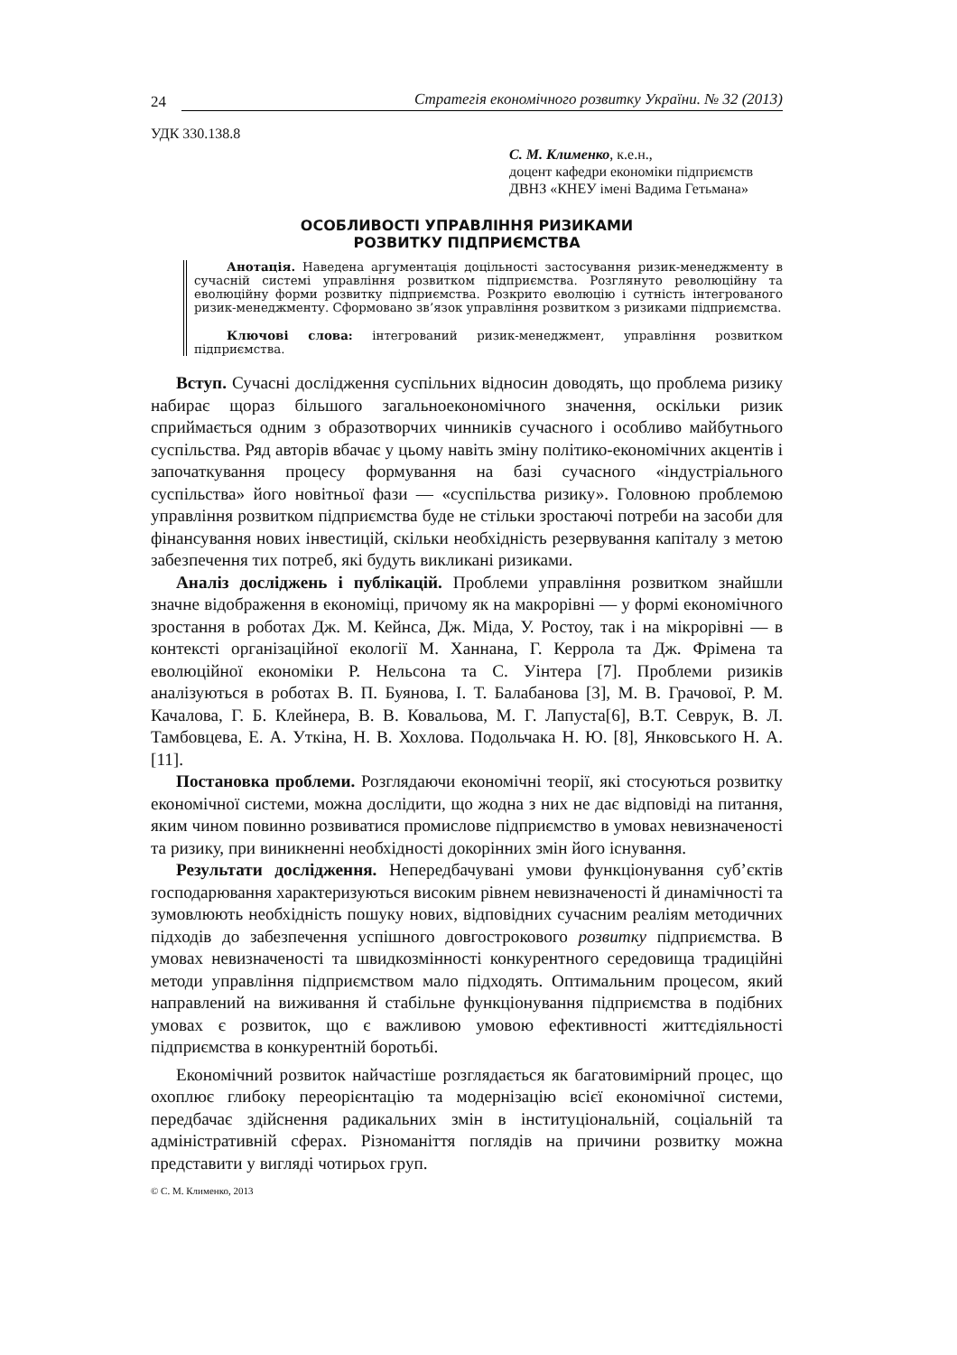24 Стратегія економічного розвитку України. № 32 (2013)
УДК 330.138.8
С. М. Клименко, к.е.н.,
доцент кафедри економіки підприємств
ДВНЗ «КНЕУ імені Вадима Гетьмана»
ОСОБЛИВОСТІ УПРАВЛІННЯ РИЗИКАМИ
РОЗВИТКУ ПІДПРИЄМСТВА
Анотація. Наведена аргументація доцільності застосування ризик-менеджменту в сучасній системі управління розвитком підприємства. Розглянуто революційну та еволюційну форми розвитку підприємства. Розкрито еволюцію і сутність інтегрованого ризик-менеджменту. Сформовано зв’язок управління розвитком з ризиками підприємства.
Ключові слова: інтегрований ризик-менеджмент, управління розвитком підприємства.
Вступ. Сучасні дослідження суспільних відносин доводять, що проблема ризику набирає щораз більшого загальноекономічного значення, оскільки ризик сприймається одним з образотворчих чинників сучасного і особливо майбутнього суспільства. Ряд авторів вбачає у цьому навіть зміну політико-економічних акцентів і започаткування процесу формування на базі сучасного «індустріального суспільства» його новітньої фази — «суспільства ризику». Головною проблемою управління розвитком підприємства буде не стільки зростаючі потреби на засоби для фінансування нових інвестицій, скільки необхідність резервування капіталу з метою забезпечення тих потреб, які будуть викликані ризиками.
Аналіз досліджень і публікацій. Проблеми управління розвитком знайшли значне відображення в економіці, причому як на макрорівні — у формі економічного зростання в роботах Дж. М. Кейнса, Дж. Міда, У. Ростоу, так і на мікрорівні — в контексті організаційної екології М. Ханнана, Г. Керрола та Дж. Фрімена та еволюційної економіки Р. Нельсона та С. Уінтера [7]. Проблеми ризиків аналізуються в роботах В. П. Буянова, І. Т. Балабанова [3], М. В. Грачової, Р. М. Качалова, Г. Б. Клейнера, В. В. Ковальова, М. Г. Лапуста[6], В.Т. Севрук, В. Л. Тамбовцева, Е. А. Уткіна, Н. В. Хохлова. Подольчака Н. Ю. [8], Янковського Н. А. [11].
Постановка проблеми. Розглядаючи економічні теорії, які стосуються розвитку економічної системи, можна дослідити, що жодна з них не дає відповіді на питання, яким чином повинно розвиватися промислове підприємство в умовах невизначеності та ризику, при виникненні необхідності докорінних змін його існування.
Результати дослідження. Непередбачувані умови функціонування суб’єктів господарювання характеризуються високим рівнем невизначеності й динамічності та зумовлюють необхідність пошуку нових, відповідних сучасним реаліям методичних підходів до забезпечення успішного довгострокового розвитку підприємства. В умовах невизначеності та швидкозмінності конкурентного середовища традиційні методи управління підприємством мало підходять. Оптимальним процесом, який направлений на виживання й стабільне функціонування підприємства в подібних умовах є розвиток, що є важливою умовою ефективності життєдіяльності підприємства в конкурентній боротьбі.
Економічний розвиток найчастіше розглядається як багатовимірний процес, що охоплює глибоку переорієнтацію та модернізацію всієї економічної системи, передбачає здійснення радикальних змін в інституціональній, соціальній та адміністративній сферах. Різноманіття поглядів на причини розвитку можна представити у вигляді чотирьох груп.
© С. М. Клименко, 2013